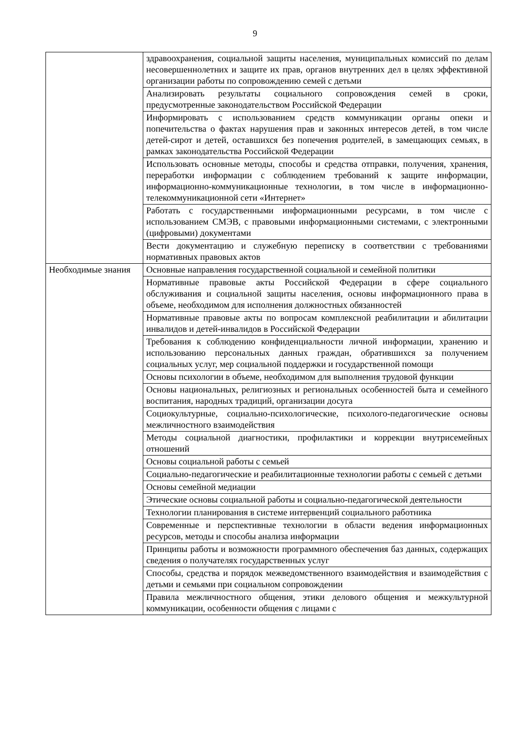9
| | здравоохранения, социальной защиты населения, муниципальных комиссий по делам несовершеннолетних и защите их прав, органов внутренних дел в целях эффективной организации работы по сопровождению семей с детьми |
| | Анализировать результаты социального сопровождения семей в сроки, предусмотренные законодательством Российской Федерации |
| | Информировать с использованием средств коммуникации органы опеки и попечительства о фактах нарушения прав и законных интересов детей, в том числе детей-сирот и детей, оставшихся без попечения родителей, в замещающих семьях, в рамках законодательства Российской Федерации |
| | Использовать основные методы, способы и средства отправки, получения, хранения, переработки информации с соблюдением требований к защите информации, информационно-коммуникационные технологии, в том числе в информационно-телекоммуникационной сети «Интернет» |
| | Работать с государственными информационными ресурсами, в том числе с использованием СМЭВ, с правовыми информационными системами, с электронными (цифровыми) документами |
| | Вести документацию и служебную переписку в соответствии с требованиями нормативных правовых актов |
| Необходимые знания | Основные направления государственной социальной и семейной политики |
| | Нормативные правовые акты Российской Федерации в сфере социального обслуживания и социальной защиты населения, основы информационного права в объеме, необходимом для исполнения должностных обязанностей |
| | Нормативные правовые акты по вопросам комплексной реабилитации и абилитации инвалидов и детей-инвалидов в Российской Федерации |
| | Требования к соблюдению конфиденциальности личной информации, хранению и использованию персональных данных граждан, обратившихся за получением социальных услуг, мер социальной поддержки и государственной помощи |
| | Основы психологии в объеме, необходимом для выполнения трудовой функции |
| | Основы национальных, религиозных и региональных особенностей быта и семейного воспитания, народных традиций, организации досуга |
| | Социокультурные, социально-психологические, психолого-педагогические основы межличностного взаимодействия |
| | Методы социальной диагностики, профилактики и коррекции внутрисемейных отношений |
| | Основы социальной работы с семьей |
| | Социально-педагогические и реабилитационные технологии работы с семьей с детьми |
| | Основы семейной медиации |
| | Этические основы социальной работы и социально-педагогической деятельности |
| | Технологии планирования в системе интервенций социального работника |
| | Современные и перспективные технологии в области ведения информационных ресурсов, методы и способы анализа информации |
| | Принципы работы и возможности программного обеспечения баз данных, содержащих сведения о получателях государственных услуг |
| | Способы, средства и порядок межведомственного взаимодействия и взаимодействия с детьми и семьями при социальном сопровождении |
| | Правила межличностного общения, этики делового общения и межкультурной коммуникации, особенности общения с лицами с |